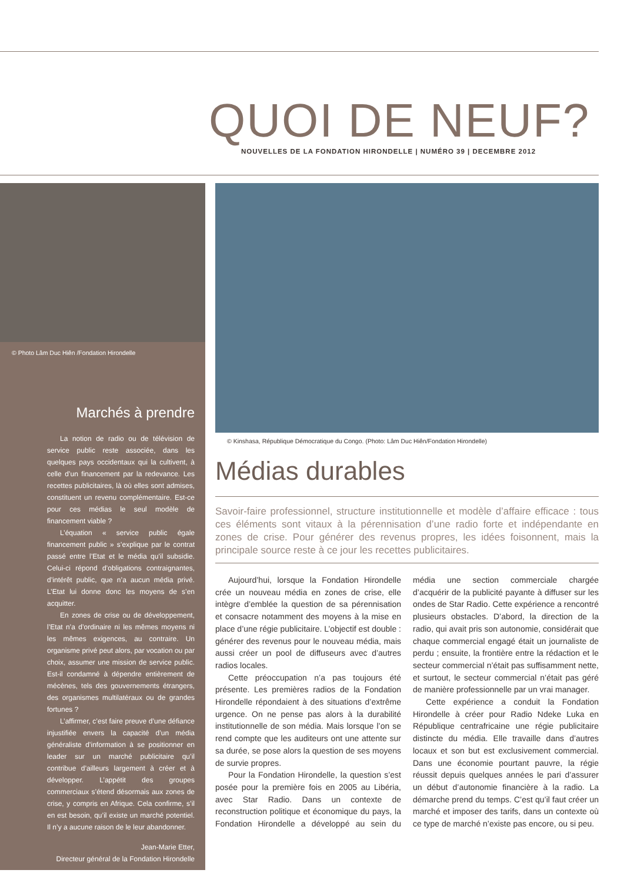QUOI DE NEUF?
NOUVELLES DE LA FONDATION HIRONDELLE | NUMÉRO 39 | DECEMBRE 2012
© Photo Lâm Duc Hiên /Fondation Hirondelle
Marchés à prendre
La notion de radio ou de télévision de service public reste associée, dans les quelques pays occidentaux qui la cultivent, à celle d’un financement par la redevance. Les recettes publicitaires, là où elles sont admises, constituent un revenu complémentaire. Est-ce pour ces médias le seul modèle de financement viable ?
L’équation « service public égale financement public » s’explique par le contrat passé entre l’Etat et le média qu’il subsidie. Celui-ci répond d’obligations contraignantes, d’intérêt public, que n’a aucun média privé. L’Etat lui donne donc les moyens de s’en acquitter.
En zones de crise ou de développement, l’Etat n’a d’ordinaire ni les mêmes moyens ni les mêmes exigences, au contraire. Un organisme privé peut alors, par vocation ou par choix, assumer une mission de service public. Est-il condamné à dépendre entièrement de mécènes, tels des gouvernements étrangers, des organismes multilatéraux ou de grandes fortunes ?
L’affirmer, c’est faire preuve d’une défiance injustifiée envers la capacité d’un média généraliste d’information à se positionner en leader sur un marché publicitaire qu’il contribue d’ailleurs largement à créer et à développer. L’appétit des groupes commerciaux s’étend désormais aux zones de crise, y compris en Afrique. Cela confirme, s’il en est besoin, qu’il existe un marché potentiel. Il n’y a aucune raison de le leur abandonner.
Jean-Marie Etter,
Directeur général de la Fondation Hirondelle
© Kinshasa, République Démocratique du Congo. (Photo: Lâm Duc Hiên/Fondation Hirondelle)
Médias durables
Savoir-faire professionnel, structure institutionnelle et modèle d’affaire efficace : tous ces éléments sont vitaux à la pérennisation d’une radio forte et indépendante en zones de crise. Pour générer des revenus propres, les idées foisonnent, mais la principale source reste à ce jour les recettes publicitaires.
Aujourd’hui, lorsque la Fondation Hirondelle crée un nouveau média en zones de crise, elle intègre d’emblée la question de sa pérennisation et consacre notamment des moyens à la mise en place d’une régie publicitaire. L’objectif est double : générer des revenus pour le nouveau média, mais aussi créer un pool de diffuseurs avec d’autres radios locales.
Cette préoccupation n’a pas toujours été présente. Les premières radios de la Fondation Hirondelle répondaient à des situations d’extrême urgence. On ne pense pas alors à la durabilité institutionnelle de son média. Mais lorsque l’on se rend compte que les auditeurs ont une attente sur sa durée, se pose alors la question de ses moyens de survie propres.
Pour la Fondation Hirondelle, la question s’est posée pour la première fois en 2005 au Libéria, avec Star Radio. Dans un contexte de reconstruction politique et économique du pays, la Fondation Hirondelle a développé au sein du média une section commerciale chargée d’acquérir de la publicité payante à diffuser sur les ondes de Star Radio. Cette expérience a rencontré plusieurs obstacles. D’abord, la direction de la radio, qui avait pris son autonomie, considérait que chaque commercial engagé était un journaliste de perdu ; ensuite, la frontière entre la rédaction et le secteur commercial n’était pas suffisamment nette, et surtout, le secteur commercial n’était pas géré de manière professionnelle par un vrai manager.
Cette expérience a conduit la Fondation Hirondelle à créer pour Radio Ndeke Luka en République centrafricaine une régie publicitaire distincte du média. Elle travaille dans d’autres locaux et son but est exclusivement commercial. Dans une économie pourtant pauvre, la régie réussit depuis quelques années le pari d’assurer un début d’autonomie financière à la radio. La démarche prend du temps. C’est qu’il faut créer un marché et imposer des tarifs, dans un contexte où ce type de marché n’existe pas encore, ou si peu.